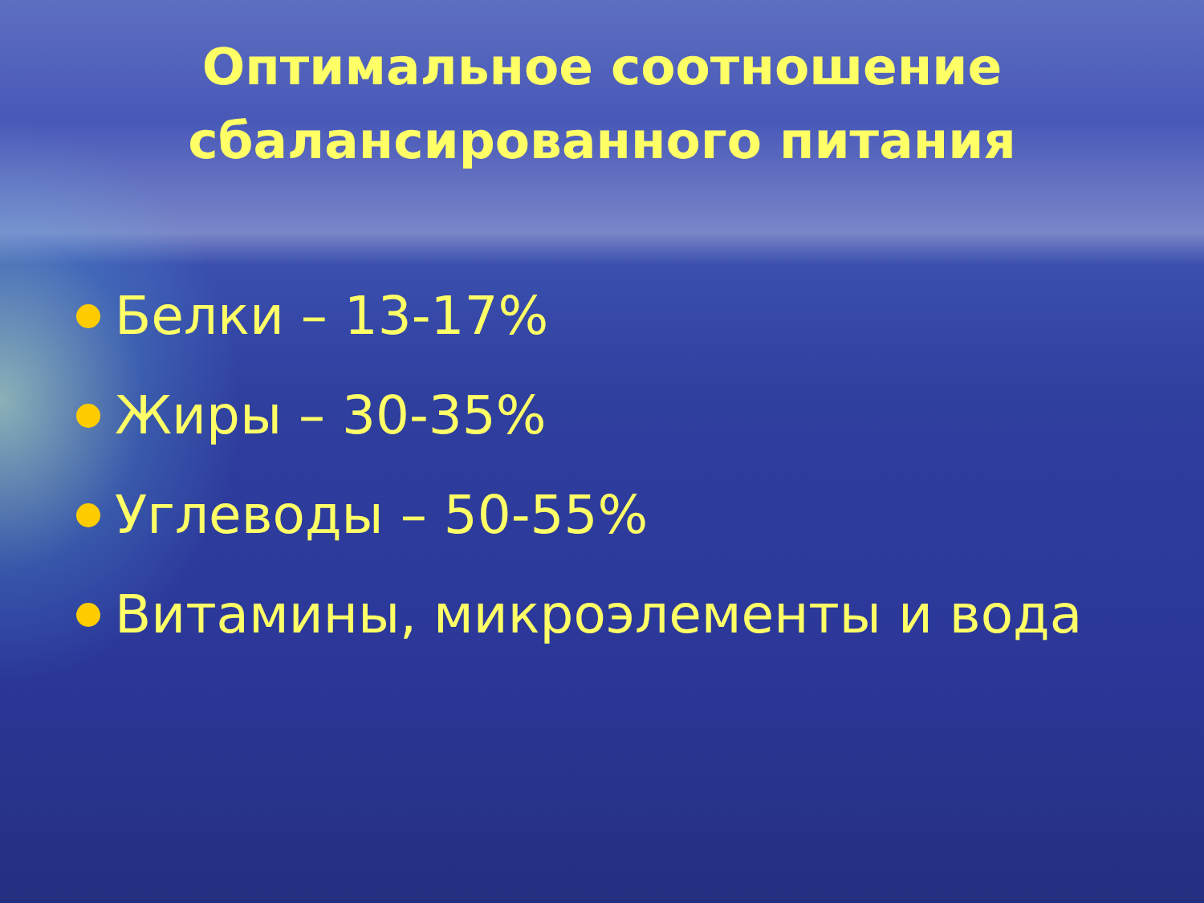Оптимальное соотношение
сбалансированного питания
Белки – 13-17%
Жиры – 30-35%
Углеводы – 50-55%
Витамины, микроэлементы и вода